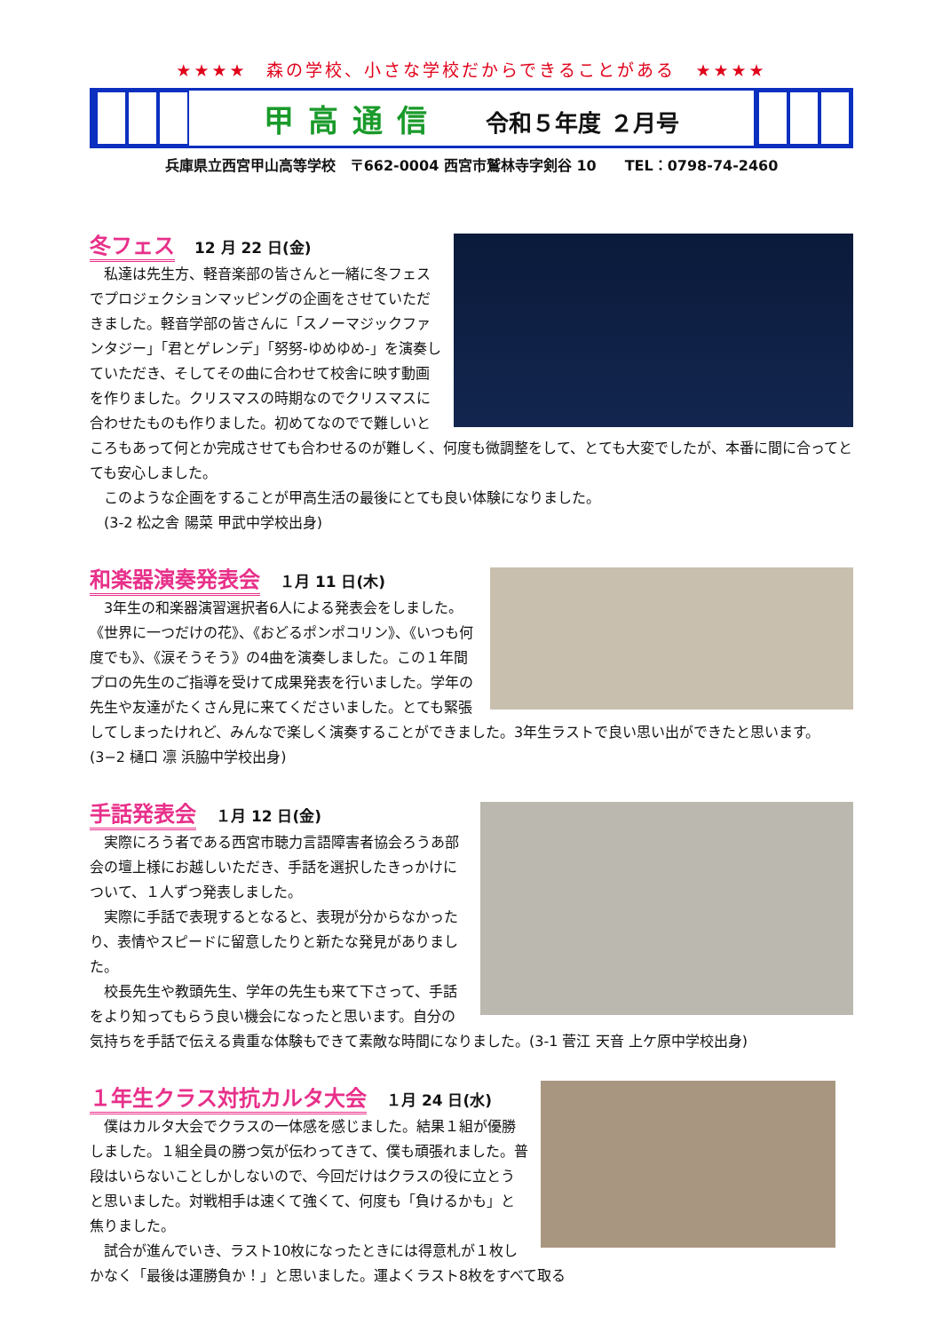★★★★　森の学校、小さな学校だからできることがある　★★★★
甲高通信 令和５年度 ２月号
兵庫県立西宮甲山高等学校　〒662-0004 西宮市鷲林寺字剣谷 10　　TEL：0798-74-2460
冬フェス
12 月 22 日(金)
私達は先生方、軽音楽部の皆さんと一緒に冬フェスでプロジェクションマッピングの企画をさせていただきました。軽音学部の皆さんに「スノーマジックファンタジー」「君とゲレンデ」「努努-ゆめゆめ-」を演奏していただき、そしてその曲に合わせて校舎に映す動画を作りました。クリスマスの時期なのでクリスマスに合わせたものも作りました。初めてなのでで難しいところもあって何とか完成させても合わせるのが難しく、何度も微調整をして、とても大変でしたが、本番に間に合ってとても安心しました。
このような企画をすることが甲高生活の最後にとても良い体験になりました。
(3-2 松之舎 陽菜 甲武中学校出身)
和楽器演奏発表会
１月 11 日(木)
3年生の和楽器演習選択者6人による発表会をしました。《世界に一つだけの花》、《おどるポンポコリン》、《いつも何度でも》、《涙そうそう》の4曲を演奏しました。この１年間プロの先生のご指導を受けて成果発表を行いました。学年の先生や友達がたくさん見に来てくださいました。とても緊張してしまったけれど、みんなで楽しく演奏することができました。3年生ラストで良い思い出ができたと思います。(3−2 樋口 凛 浜脇中学校出身)
手話発表会
１月 12 日(金)
実際にろう者である西宮市聴力言語障害者協会ろうあ部会の壇上様にお越しいただき、手話を選択したきっかけについて、１人ずつ発表しました。
実際に手話で表現するとなると、表現が分からなかったり、表情やスピードに留意したりと新たな発見がありました。
校長先生や教頭先生、学年の先生も来て下さって、手話をより知ってもらう良い機会になったと思います。自分の気持ちを手話で伝える貴重な体験もできて素敵な時間になりました。(3-1 菅江 天音 上ケ原中学校出身)
１年生クラス対抗カルタ大会
１月 24 日(水)
僕はカルタ大会でクラスの一体感を感じました。結果１組が優勝しました。１組全員の勝つ気が伝わってきて、僕も頑張れました。普段はいらないことしかしないので、今回だけはクラスの役に立とうと思いました。対戦相手は速くて強くて、何度も「負けるかも」と焦りました。
試合が進んでいき、ラスト10枚になったときには得意札が１枚しかなく「最後は運勝負か！」と思いました。運よくラスト8枚をすべて取る